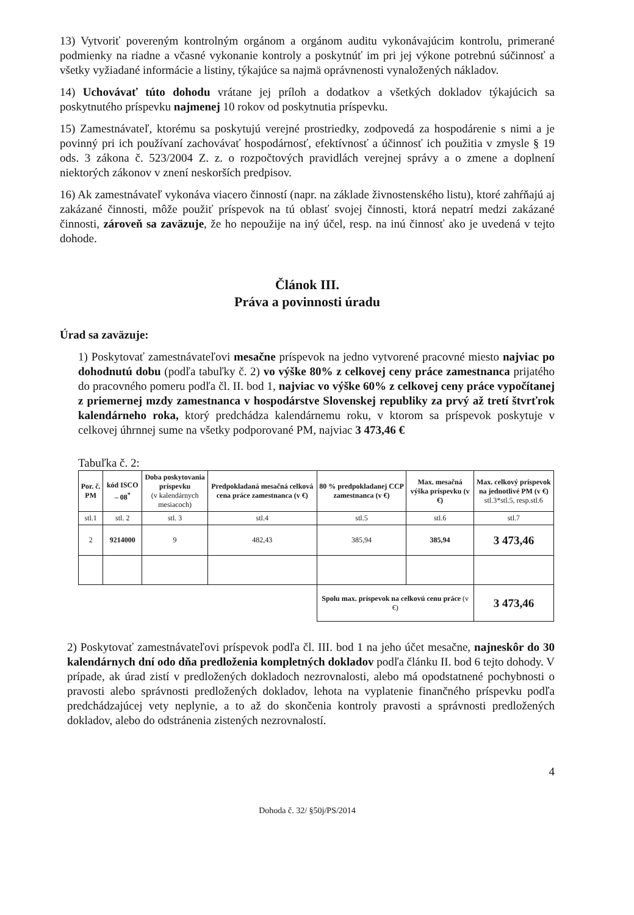13) Vytvoriť povereným kontrolným orgánom a orgánom auditu vykonávajúcim kontrolu, primerané podmienky na riadne a včasné vykonanie kontroly a poskytnúť im pri jej výkone potrebnú súčinnosť a všetky vyžiadané informácie a listiny, týkajúce sa najmä oprávnenosti vynaložených nákladov.
14) Uchovávať túto dohodu vrátane jej príloh a dodatkov a všetkých dokladov týkajúcich sa poskytnutého príspevku najmenej 10 rokov od poskytnutia príspevku.
15) Zamestnávateľ, ktorému sa poskytujú verejné prostriedky, zodpovedá za hospodárenie s nimi a je povinný pri ich používaní zachovávať hospodárnosť, efektívnosť a účinnosť ich použitia v zmysle § 19 ods. 3 zákona č. 523/2004 Z. z. o rozpočtových pravidlách verejnej správy a o zmene a doplnení niektorých zákonov v znení neskorších predpisov.
16) Ak zamestnávateľ vykonáva viacero činností (napr. na základe živnostenského listu), ktoré zahŕňajú aj zakázané činnosti, môže použiť príspevok na tú oblasť svojej činnosti, ktorá nepatrí medzi zakázané činnosti, zároveň sa zaväzuje, že ho nepoužije na iný účel, resp. na inú činnosť ako je uvedená v tejto dohode.
Článok III.
Práva a povinnosti úradu
Úrad sa zaväzuje:
1) Poskytovať zamestnávateľovi mesačne príspevok na jedno vytvorené pracovné miesto najviac po dohodnutú dobu (podľa tabuľky č. 2) vo výške 80% z celkovej ceny práce zamestnanca prijatého do pracovného pomeru podľa čl. II. bod 1, najviac vo výške 60% z celkovej ceny práce vypočítanej z priemernej mzdy zamestnanca v hospodárstve Slovenskej republiky za prvý až tretí štvrťrok kalendárneho roka, ktorý predchádza kalendárnemu roku, v ktorom sa príspevok poskytuje v celkovej úhrnnej sume na všetky podporované PM, najviac 3 473,46 €
Tabuľka č. 2:
| Por. č. PM | kód ISCO – 08<sup>*</sup> | Doba poskytovania príspevku (v kalendárnych mesiacoch) | Predpokladaná mesačná celková cena práce zamestnanca (v €) | 80 % predpokladanej CCP zamestnanca (v €) | Max. mesačná výška príspevku (v €) | Max. celkový príspevok na jednotlivé PM (v €) stl.3*stl.5, resp.stl.6 |
| --- | --- | --- | --- | --- | --- | --- |
| stl.1 | stl. 2 | stl. 3 | stl.4 | stl.5 | stl.6 | stl.7 |
| 2 | 9214000 | 9 | 482,43 | 385,94 | 385,94 | 3 473,46 |
| | | | | Spolu max. príspevok na celkovú cenu práce (v €) | | 3 473,46 |
2) Poskytovať zamestnávateľovi príspevok podľa čl. III. bod 1 na jeho účet mesačne, najneskôr do 30 kalendárnych dní odo dňa predloženia kompletných dokladov podľa článku II. bod 6 tejto dohody. V prípade, ak úrad zistí v predložených dokladoch nezrovnalosti, alebo má opodstatnené pochybnosti o pravosti alebo správnosti predložených dokladov, lehota na vyplatenie finančného príspevku podľa predchádzajúcej vety neplynie, a to až do skončenia kontroly pravosti a správnosti predložených dokladov, alebo do odstránenia zistených nezrovnalostí.
4
Dohoda č. 32/ §50j/PS/2014